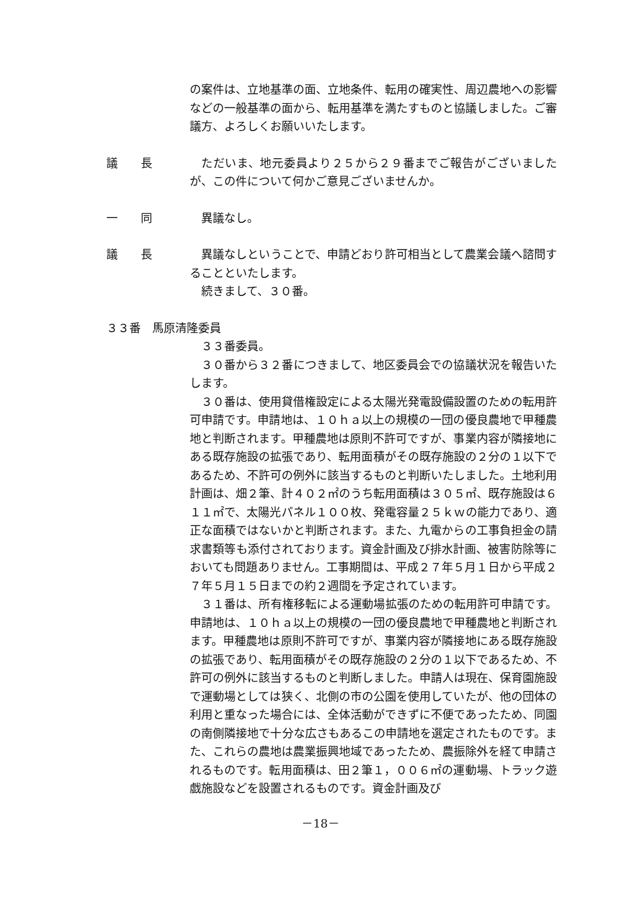の案件は、立地基準の面、立地条件、転用の確実性、周辺農地への影響などの一般基準の面から、転用基準を満たすものと協議しました。ご審議方、よろしくお願いいたします。
議　　長
ただいま、地元委員より２５から２９番までご報告がございましたが、この件について何かご意見ございませんか。
一　　同
異議なし。
議　　長
異議なしということで、申請どおり許可相当として農業会議へ諮問することといたします。
続きまして、３０番。
３３番　馬原清隆委員
３３番委員。
３０番から３２番につきまして、地区委員会での協議状況を報告いたします。
３０番は、使用貸借権設定による太陽光発電設備設置のための転用許可申請です。申請地は、１０ｈａ以上の規模の一団の優良農地で甲種農地と判断されます。甲種農地は原則不許可ですが、事業内容が隣接地にある既存施設の拡張であり、転用面積がその既存施設の２分の１以下であるため、不許可の例外に該当するものと判断いたしました。土地利用計画は、畑２筆、計４０２㎡のうち転用面積は３０５㎡、既存施設は６１１㎡で、太陽光パネル１００枚、発電容量２５ｋｗの能力であり、適正な面積ではないかと判断されます。また、九電からの工事負担金の請求書類等も添付されております。資金計画及び排水計画、被害防除等においても問題ありません。工事期間は、平成２７年５月１日から平成２７年５月１５日までの約２週間を予定されています。
３１番は、所有権移転による運動場拡張のための転用許可申請です。申請地は、１０ｈａ以上の規模の一団の優良農地で甲種農地と判断されます。甲種農地は原則不許可ですが、事業内容が隣接地にある既存施設の拡張であり、転用面積がその既存施設の２分の１以下であるため、不許可の例外に該当するものと判断しました。申請人は現在、保育園施設で運動場としては狭く、北側の市の公園を使用していたが、他の団体の利用と重なった場合には、全体活動ができずに不便であったため、同園の南側隣接地で十分な広さもあるこの申請地を選定されたものです。また、これらの農地は農業振興地域であったため、農振除外を経て申請されるものです。転用面積は、田２筆１，００６㎡の運動場、トラック遊戯施設などを設置されるものです。資金計画及び
－18－